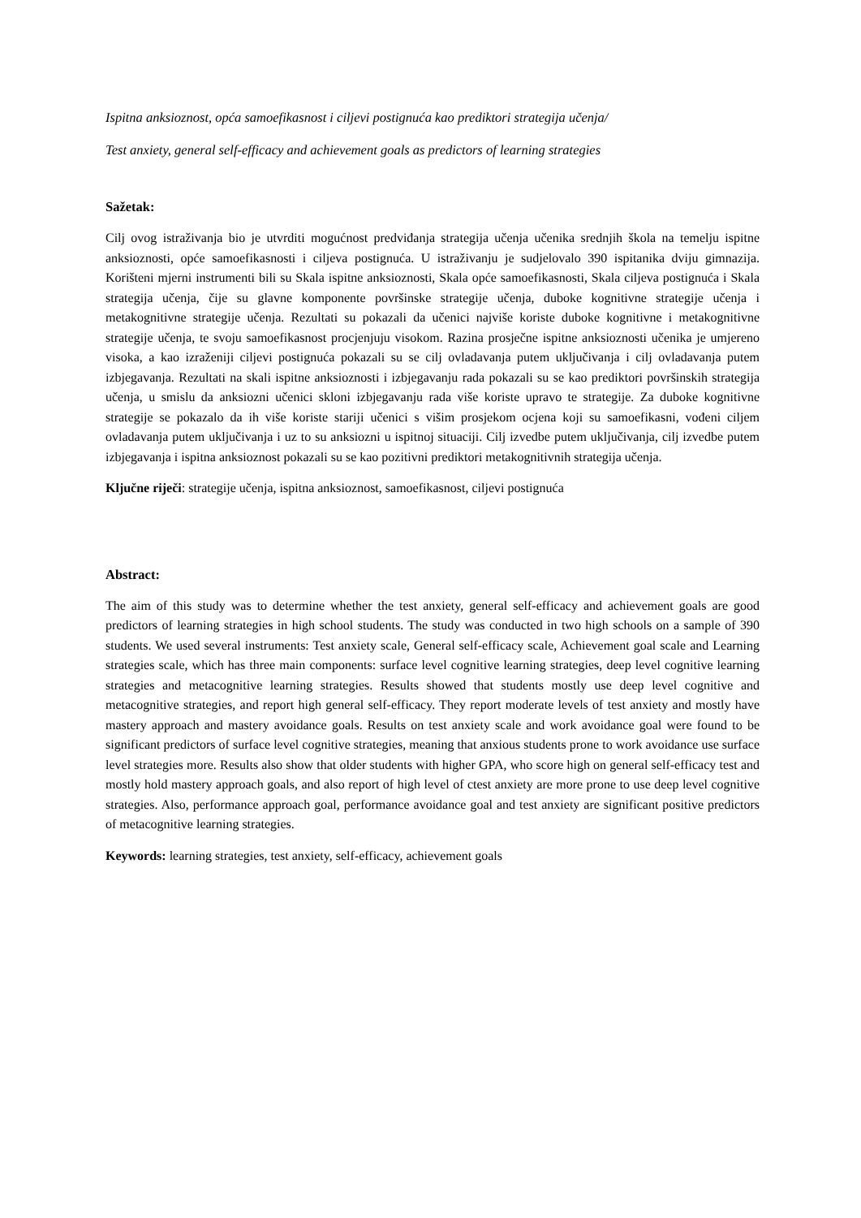Ispitna anksioznost, opća samoefikasnost i ciljevi postignuća kao prediktori strategija učenja/
Test anxiety, general self-efficacy and achievement goals as predictors of learning strategies
Sažetak:
Cilj ovog istraživanja bio je utvrditi mogućnost predviđanja strategija učenja učenika srednjih škola na temelju ispitne anksioznosti, opće samoefikasnosti i ciljeva postignuća. U istraživanju je sudjelovalo 390 ispitanika dviju gimnazija. Korišteni mjerni instrumenti bili su Skala ispitne anksioznosti, Skala opće samoefikasnosti, Skala ciljeva postignuća i Skala strategija učenja, čije su glavne komponente površinske strategije učenja, duboke kognitivne strategije učenja i metakognitivne strategije učenja. Rezultati su pokazali da učenici najviše koriste duboke kognitivne i metakognitivne strategije učenja, te svoju samoefikasnost procjenjuju visokom. Razina prosječne ispitne anksioznosti učenika je umjereno visoka, a kao izraženiji ciljevi postignuća pokazali su se cilj ovladavanja putem uključivanja i cilj ovladavanja putem izbjegavanja. Rezultati na skali ispitne anksioznosti i izbjegavanju rada pokazali su se kao prediktori površinskih strategija učenja, u smislu da anksiozni učenici skloni izbjegavanju rada više koriste upravo te strategije. Za duboke kognitivne strategije se pokazalo da ih više koriste stariji učenici s višim prosjekom ocjena koji su samoefikasni, vođeni ciljem ovladavanja putem uključivanja i uz to su anksiozni u ispitnoj situaciji. Cilj izvedbe putem uključivanja, cilj izvedbe putem izbjegavanja i ispitna anksioznost pokazali su se kao pozitivni prediktori metakognitivnih strategija učenja.
Ključne riječi: strategije učenja, ispitna anksioznost, samoefikasnost, ciljevi postignuća
Abstract:
The aim of this study was to determine whether the test anxiety, general self-efficacy and achievement goals are good predictors of learning strategies in high school students. The study was conducted in two high schools on a sample of 390 students. We used several instruments: Test anxiety scale, General self-efficacy scale, Achievement goal scale and Learning strategies scale, which has three main components: surface level cognitive learning strategies, deep level cognitive learning strategies and metacognitive learning strategies. Results showed that students mostly use deep level cognitive and metacognitive strategies, and report high general self-efficacy. They report moderate levels of test anxiety and mostly have mastery approach and mastery avoidance goals. Results on test anxiety scale and work avoidance goal were found to be significant predictors of surface level cognitive strategies, meaning that anxious students prone to work avoidance use surface level strategies more. Results also show that older students with higher GPA, who score high on general self-efficacy test and mostly hold mastery approach goals, and also report of high level of ctest anxiety are more prone to use deep level cognitive strategies. Also, performance approach goal, performance avoidance goal and test anxiety are significant positive predictors of metacognitive learning strategies.
Keywords: learning strategies, test anxiety, self-efficacy, achievement goals